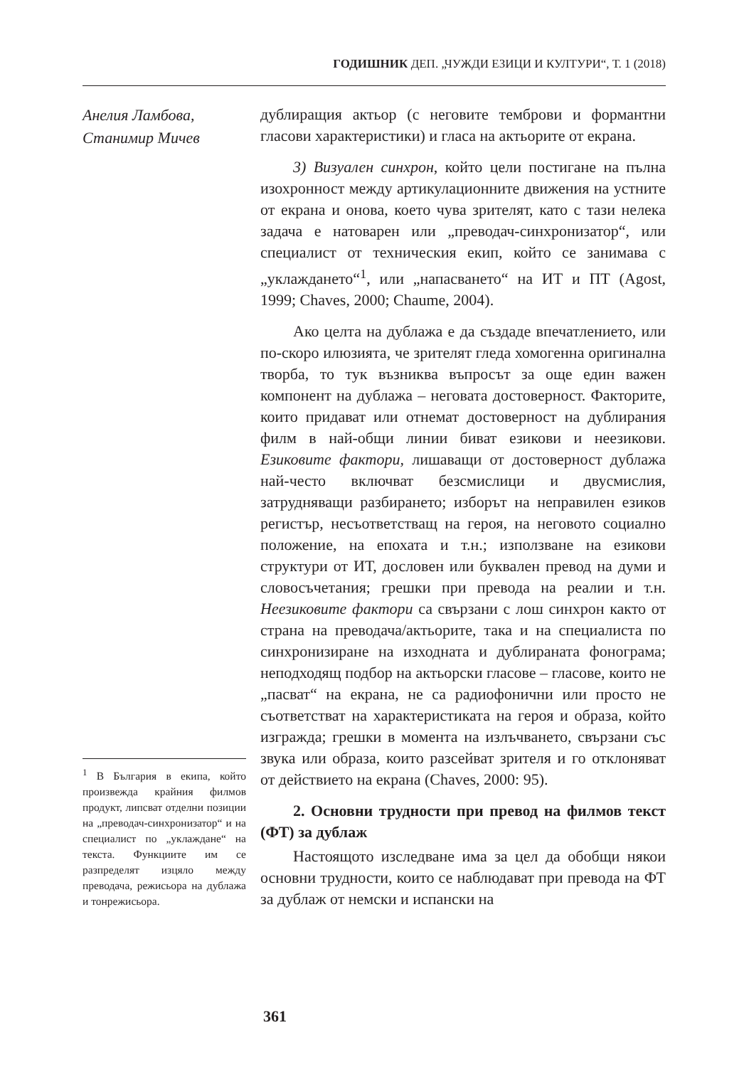ГОДИШНИК ДЕП. „ЧУЖДИ ЕЗИЦИ И КУЛТУРИ“, Т. 1 (2018)
Анелия Ламбова,
Станимир Мичев
<sup>1</sup> В България в екипа, който произвежда крайния филмов продукт, липсват отделни позиции на „преводач-синхронизатор“ и на специалист по „уклаждане“ на текста. Функциите им се разпределят изцяло между преводача, режисьора на дублажа и тонрежисьора.
дублиращия актьор (с неговите темброви и формантни гласови характеристики) и гласа на актьорите от екрана.
3) Визуален синхрон, който цели постигане на пълна изохронност между артикулационните движения на устните от екрана и онова, което чува зрителят, като с тази нелека задача е натоварен или „преводач-синхронизатор“, или специалист от техническия екип, който се занимава с „уклаждането“<sup>1</sup>, или „напасването“ на ИТ и ПТ (Agost, 1999; Chaves, 2000; Chaume, 2004).
Ако целта на дублажа е да създаде впечатлението, или по-скоро илюзията, че зрителят гледа хомогенна оригинална творба, то тук възниква въпросът за още един важен компонент на дублажа – неговата достоверност. Факторите, които придават или отнемат достоверност на дублирания филм в най-общи линии биват езикови и неезикови. Езиковите фактори, лишаващи от достоверност дублажа най-често включват безсмислици и двусмислия, затрудняващи разбирането; изборът на неправилен езиков регистър, несъответстващ на героя, на неговото социално положение, на епохата и т.н.; използване на езикови структури от ИТ, дословен или буквален превод на думи и словосъчетания; грешки при превода на реалии и т.н. Неезиковите фактори са свързани с лош синхрон както от страна на преводача/актьорите, така и на специалиста по синхронизиране на изходната и дублираната фонограма; неподходящ подбор на актьорски гласове – гласове, които не „пасват“ на екрана, не са радиофонични или просто не съответстват на характеристиката на героя и образа, който изгражда; грешки в момента на излъчването, свързани със звука или образа, които разсейват зрителя и го отклоняват от действието на екрана (Chaves, 2000: 95).
2. Основни трудности при превод на филмов текст (ФТ) за дублаж
Настоящото изследване има за цел да обобщи някои основни трудности, които се наблюдават при превода на ФТ за дублаж от немски и испански на
361